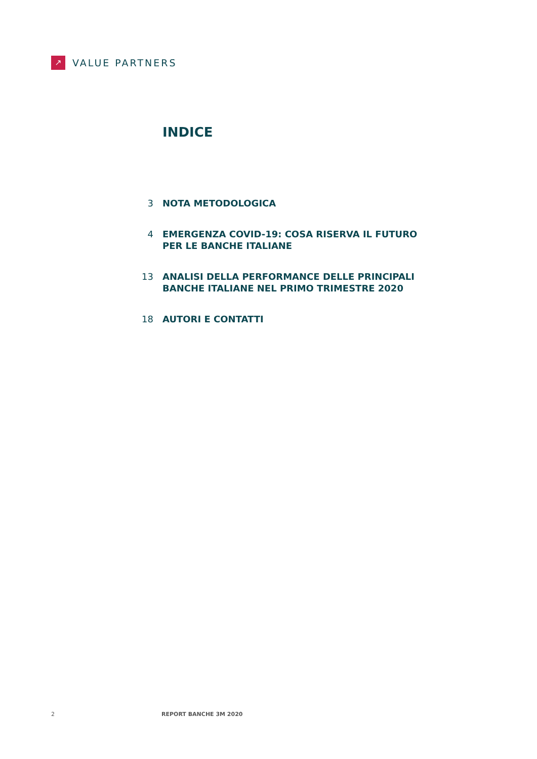↗
VALUE PARTNERS
INDICE
3 NOTA METODOLOGICA
4 EMERGENZA COVID-19: COSA RISERVA IL FUTURO
PER LE BANCHE ITALIANE
13 ANALISI DELLA PERFORMANCE DELLE PRINCIPALI
BANCHE ITALIANE NEL PRIMO TRIMESTRE 2020
18 AUTORI E CONTATTI
2 REPORT BANCHE 3M 2020